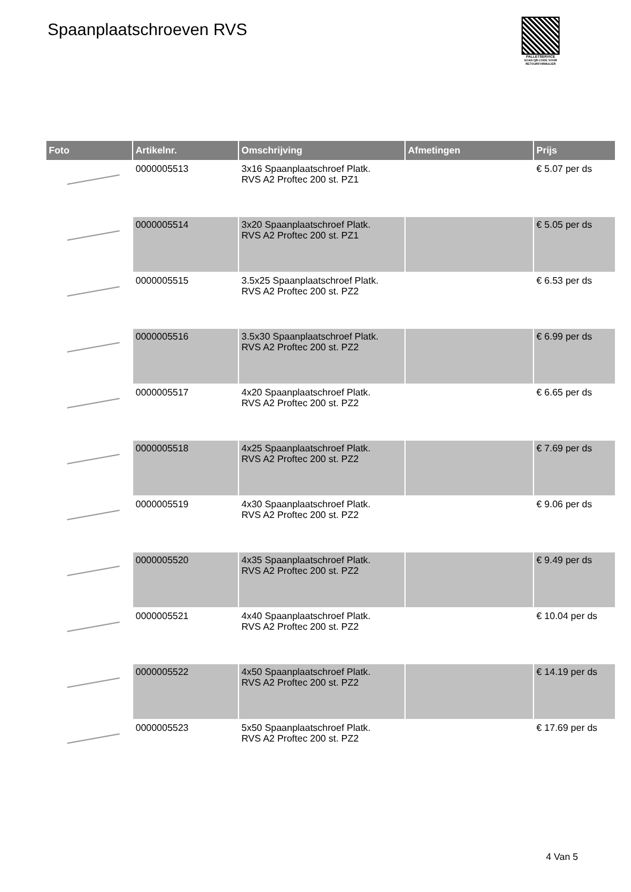Spaanplaatschroeven RVS
PALLETSERVICE
SCAN QR-CODE VOOR RETOURFORMULIER
| Foto | Artikelnr. | Omschrijving | Afmetingen | Prijs |
| --- | --- | --- | --- | --- |
| | 0000005513 | 3x16 Spaanplaatschroef Platk. RVS A2 Proftec 200 st. PZ1 | | € 5.07 per ds |
| | 0000005514 | 3x20 Spaanplaatschroef Platk. RVS A2 Proftec 200 st. PZ1 | | € 5.05 per ds |
| | 0000005515 | 3.5x25 Spaanplaatschroef Platk. RVS A2 Proftec 200 st. PZ2 | | € 6.53 per ds |
| | 0000005516 | 3.5x30 Spaanplaatschroef Platk. RVS A2 Proftec 200 st. PZ2 | | € 6.99 per ds |
| | 0000005517 | 4x20 Spaanplaatschroef Platk. RVS A2 Proftec 200 st. PZ2 | | € 6.65 per ds |
| | 0000005518 | 4x25 Spaanplaatschroef Platk. RVS A2 Proftec 200 st. PZ2 | | € 7.69 per ds |
| | 0000005519 | 4x30 Spaanplaatschroef Platk. RVS A2 Proftec 200 st. PZ2 | | € 9.06 per ds |
| | 0000005520 | 4x35 Spaanplaatschroef Platk. RVS A2 Proftec 200 st. PZ2 | | € 9.49 per ds |
| | 0000005521 | 4x40 Spaanplaatschroef Platk. RVS A2 Proftec 200 st. PZ2 | | € 10.04 per ds |
| | 0000005522 | 4x50 Spaanplaatschroef Platk. RVS A2 Proftec 200 st. PZ2 | | € 14.19 per ds |
| | 0000005523 | 5x50 Spaanplaatschroef Platk. RVS A2 Proftec 200 st. PZ2 | | € 17.69 per ds |
4 Van 5